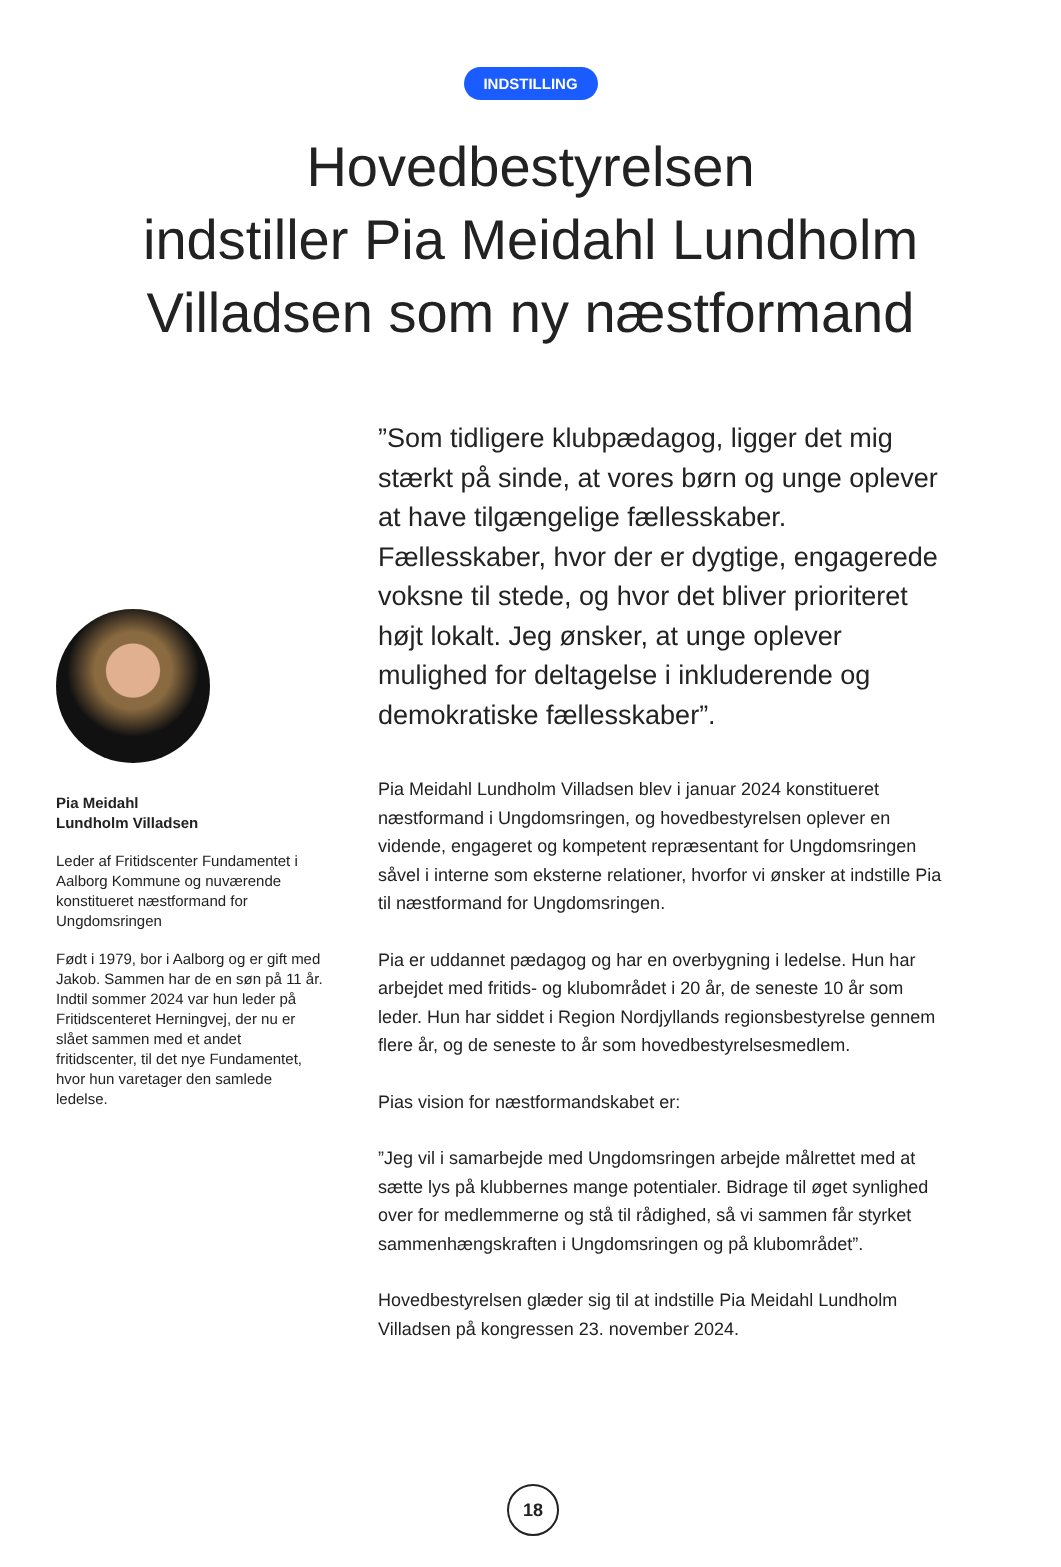INDSTILLING
Hovedbestyrelsen
indstiller Pia Meidahl Lundholm
Villadsen som ny næstformand
Pia Meidahl
Lundholm Villadsen
Leder af Fritidscenter Fundamentet i Aalborg Kommune og nuværende konstitueret næstformand for Ungdomsringen
Født i 1979, bor i Aalborg og er gift med Jakob. Sammen har de en søn på 11 år. Indtil sommer 2024 var hun leder på Fritidscenteret Herningvej, der nu er slået sammen med et andet fritidscenter, til det nye Fundamentet, hvor hun varetager den samlede ledelse.
”Som tidligere klubpædagog, ligger det mig stærkt på sinde, at vores børn og unge oplever at have tilgængelige fællesskaber. Fællesskaber, hvor der er dygtige, engagerede voksne til stede, og hvor det bliver prioriteret højt lokalt. Jeg ønsker, at unge oplever mulighed for deltagelse i inkluderende og demokratiske fællesskaber”.
Pia Meidahl Lundholm Villadsen blev i januar 2024 konstitueret næstformand i Ungdomsringen, og hovedbestyrelsen oplever en vidende, engageret og kompetent repræsentant for Ungdomsringen såvel i interne som eksterne relationer, hvorfor vi ønsker at indstille Pia til næstformand for Ungdomsringen.
Pia er uddannet pædagog og har en overbygning i ledelse. Hun har arbejdet med fritids- og klubområdet i 20 år, de seneste 10 år som leder. Hun har siddet i Region Nordjyllands regionsbestyrelse gennem flere år, og de seneste to år som hovedbestyrelsesmedlem.
Pias vision for næstformandskabet er:
”Jeg vil i samarbejde med Ungdomsringen arbejde målrettet med at sætte lys på klubbernes mange potentialer. Bidrage til øget synlighed over for medlemmerne og stå til rådighed, så vi sammen får styrket sammenhængskraften i Ungdomsringen og på klubområdet”.
Hovedbestyrelsen glæder sig til at indstille Pia Meidahl Lundholm Villadsen på kongressen 23. november 2024.
18